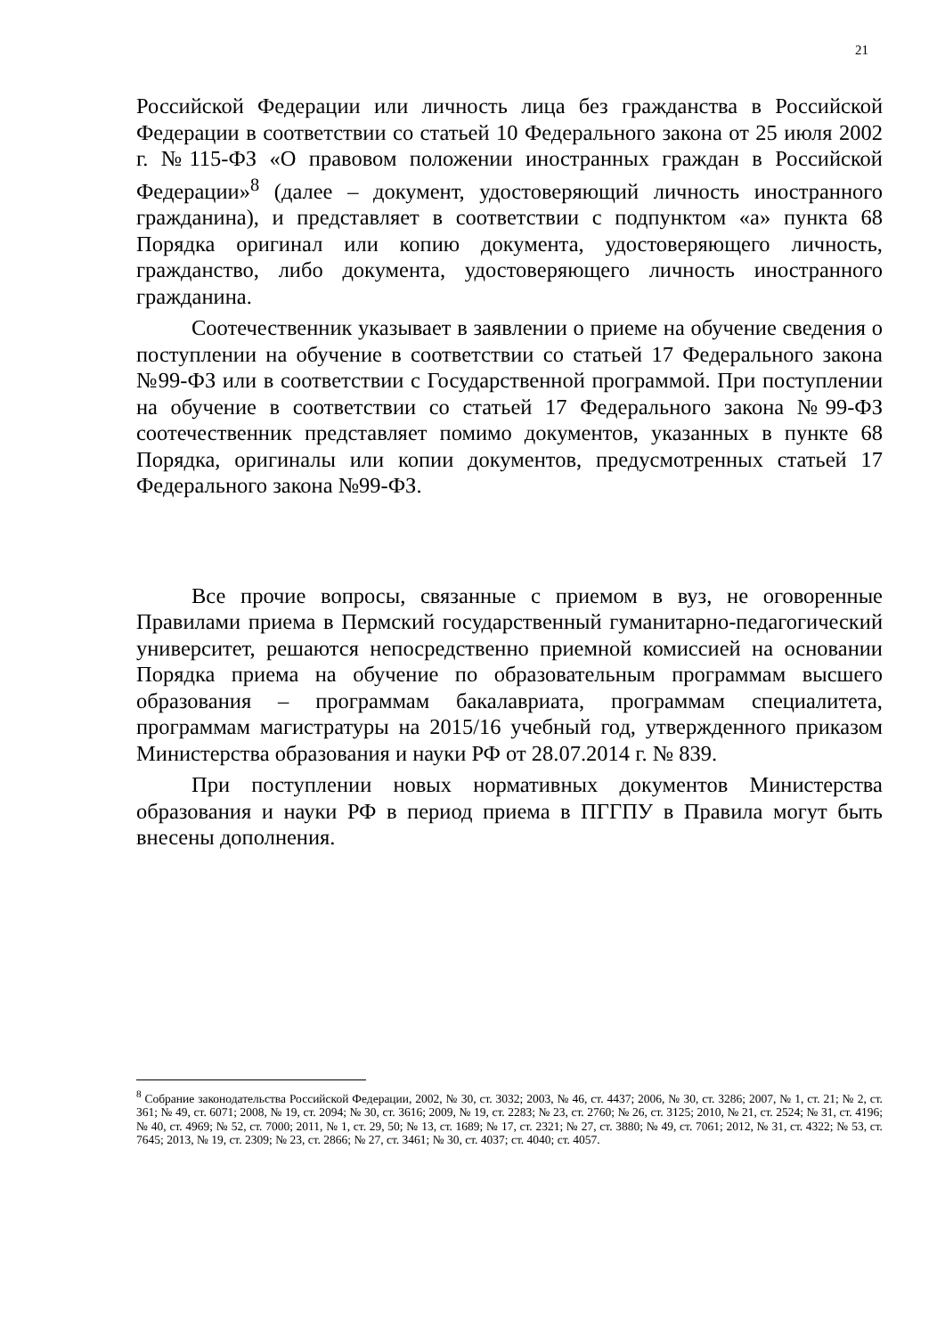21
Российской Федерации или личность лица без гражданства в Российской Федерации в соответствии со статьей 10 Федерального закона от 25 июля 2002 г. №115-ФЗ «О правовом положении иностранных граждан в Российской Федерации»<sup>8</sup> (далее – документ, удостоверяющий личность иностранного гражданина), и представляет в соответствии с подпунктом «а» пункта 68 Порядка оригинал или копию документа, удостоверяющего личность, гражданство, либо документа, удостоверяющего личность иностранного гражданина.
Соотечественник указывает в заявлении о приеме на обучение сведения о поступлении на обучение в соответствии со статьей 17 Федерального закона №99-ФЗ или в соответствии с Государственной программой. При поступлении на обучение в соответствии со статьей 17 Федерального закона №99-ФЗ соотечественник представляет помимо документов, указанных в пункте 68 Порядка, оригиналы или копии документов, предусмотренных статьей 17 Федерального закона №99-ФЗ.
Все прочие вопросы, связанные с приемом в вуз, не оговоренные Правилами приема в Пермский государственный гуманитарно-педагогический университет, решаются непосредственно приемной комиссией на основании Порядка приема на обучение по образовательным программам высшего образования – программам бакалавриата, программам специалитета, программам магистратуры на 2015/16 учебный год, утвержденного приказом Министерства образования и науки РФ от 28.07.2014 г. № 839.
При поступлении новых нормативных документов Министерства образования и науки РФ в период приема в ПГГПУ в Правила могут быть внесены дополнения.
<sup>8</sup> Собрание законодательства Российской Федерации, 2002, № 30, ст. 3032; 2003, № 46, ст. 4437; 2006, № 30, ст. 3286; 2007, № 1, ст. 21; № 2, ст. 361; № 49, ст. 6071; 2008, № 19, ст. 2094; № 30, ст. 3616; 2009, № 19, ст. 2283; № 23, ст. 2760; № 26, ст. 3125; 2010, № 21, ст. 2524; № 31, ст. 4196; № 40, ст. 4969; № 52, ст. 7000; 2011, № 1, ст. 29, 50; № 13, ст. 1689; № 17, ст. 2321; № 27, ст. 3880; № 49, ст. 7061; 2012, № 31, ст. 4322; № 53, ст. 7645; 2013, № 19, ст. 2309; № 23, ст. 2866; № 27, ст. 3461; № 30, ст. 4037; ст. 4040; ст. 4057.